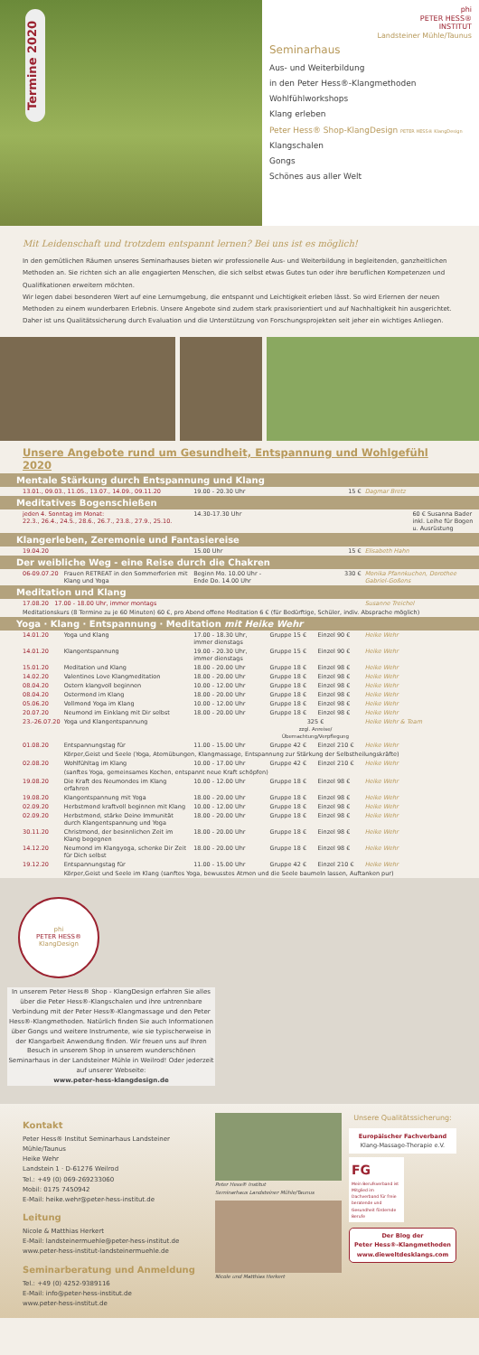Termine 2020
phi
PETER HESS®
INSTITUT
Landsteiner Mühle/Taunus
Seminarhaus
Aus- und Weiterbildung
in den Peter Hess®-Klangmethoden
Wohlfühlworkshops
Klang erleben
Peter Hess® Shop-KlangDesign PETER HESS® KlangDesign
Klangschalen
Gongs
Schönes aus aller Welt
Mit Leidenschaft und trotzdem entspannt lernen? Bei uns ist es möglich!
In den gemütlichen Räumen unseres Seminarhauses bieten wir professionelle Aus- und Weiterbildung in begleitenden, ganzheitlichen Methoden an. Sie richten sich an alle engagierten Menschen, die sich selbst etwas Gutes tun oder ihre beruflichen Kompetenzen und Qualifikationen erweitern möchten.
Wir legen dabei besonderen Wert auf eine Lernumgebung, die entspannt und Leichtigkeit erleben lässt. So wird Erlernen der neuen Methoden zu einem wunderbaren Erlebnis. Unsere Angebote sind zudem stark praxisorientiert und auf Nachhaltigkeit hin ausgerichtet. Daher ist uns Qualitätssicherung durch Evaluation und die Unterstützung von Forschungsprojekten seit jeher ein wichtiges Anliegen.
Unsere Angebote rund um Gesundheit, Entspannung und Wohlgefühl 2020
| Mentale Stärkung durch Entspannung und Klang | | | | | |
| 13.01., 09.03., 11.05., 13.07., 14.09., 09.11.20 | | 19.00 - 20.30 Uhr | 15 € | | Dagmar Bretz |
| Meditatives Bogenschießen | | | | | |
| jeden 4. Sonntag im Monat: 22.3., 26.4., 24.5., 28.6., 26.7., 23.8., 27.9., 25.10. | | 14.30-17.30 Uhr | 60 € Susanna Bader inkl. Leihe für Bogen u. Ausrüstung | | |
| Klangerleben, Zeremonie und Fantasiereise | | | | | |
| 19.04.20 | | 15.00 Uhr | 15 € | | Elisabeth Hahn |
| Der weibliche Weg - eine Reise durch die Chakren | | | | | |
| 06-09.07.20 | Frauen RETREAT in den Sommerferien mit Klang und Yoga | Beginn Mo. 10.00 Uhr - Ende Do. 14.00 Uhr | 330 € | | Monika Pfannkuchen, Dorothee Gabriel-Goßens |
| Meditation und Klang | | | | | |
| 17.08.20 17.00 - 18.00 Uhr, immer montags | | | | | Susanne Treichel |
| Meditationskurs (8 Termine zu je 60 Minuten) 60 €, pro Abend offene Meditation 6 € (für Bedürftige, Schüler, indiv. Absprache möglich) | | | | | |
| Yoga · Klang · Entspannung · Meditation mit Heike Wehr | | | | | |
| 14.01.20 | Yoga und Klang | 17.00 - 18.30 Uhr, immer dienstags | Gruppe 15 € | Einzel 90 € | Heike Wehr |
| 14.01.20 | Klangentspannung | 19.00 - 20.30 Uhr, immer dienstags | Gruppe 15 € | Einzel 90 € | Heike Wehr |
| 15.01.20 | Meditation und Klang | 18.00 - 20.00 Uhr | Gruppe 18 € | Einzel 98 € | Heike Wehr |
| 14.02.20 | Valentines Love Klangmeditation | 18.00 - 20.00 Uhr | Gruppe 18 € | Einzel 98 € | Heike Wehr |
| 08.04.20 | Ostern klangvoll beginnen | 10.00 - 12.00 Uhr | Gruppe 18 € | Einzel 98 € | Heike Wehr |
| 08.04.20 | Ostermond im Klang | 18.00 - 20.00 Uhr | Gruppe 18 € | Einzel 98 € | Heike Wehr |
| 05.06.20 | Vollmond Yoga im Klang | 10.00 - 12.00 Uhr | Gruppe 18 € | Einzel 98 € | Heike Wehr |
| 20.07.20 | Neumond im Einklang mit Dir selbst | 18.00 - 20.00 Uhr | Gruppe 18 € | Einzel 98 € | Heike Wehr |
| 23.-26.07.20 | Yoga und Klangentspannung | | 325 € zzgl. Anreise/Übernachtung/Verpflegung | | Heike Wehr & Team |
| 01.08.20 | Entspannungstag für | 11.00 - 15.00 Uhr | Gruppe 42 € | Einzel 210 € | Heike Wehr |
| | Körper,Geist und Seele (Yoga, Atemübungen, Klangmassage, Entspannung zur Stärkung der Selbstheilungskräfte) | | | | |
| 02.08.20 | Wohlfühltag im Klang | 10.00 - 17.00 Uhr | Gruppe 42 € | Einzel 210 € | Heike Wehr |
| | (sanftes Yoga, gemeinsames Kochen, entspannt neue Kraft schöpfen) | | | | |
| 19.08.20 | Die Kraft des Neumondes im Klang erfahren | 10.00 - 12.00 Uhr | Gruppe 18 € | Einzel 98 € | Heike Wehr |
| 19.08.20 | Klangentspannung mit Yoga | 18.00 - 20.00 Uhr | Gruppe 18 € | Einzel 98 € | Heike Wehr |
| 02.09.20 | Herbstmond kraftvoll beginnen mit Klang | 10.00 - 12.00 Uhr | Gruppe 18 € | Einzel 98 € | Heike Wehr |
| 02.09.20 | Herbstmond, stärke Deine Immunität durch Klangentspannung und Yoga | 18.00 - 20.00 Uhr | Gruppe 18 € | Einzel 98 € | Heike Wehr |
| 30.11.20 | Christmond, der besinnlichen Zeit im Klang begegnen | 18.00 - 20.00 Uhr | Gruppe 18 € | Einzel 98 € | Heike Wehr |
| 14.12.20 | Neumond im Klangyoga, schenke Dir Zeit für Dich selbst | 18.00 - 20.00 Uhr | Gruppe 18 € | Einzel 98 € | Heike Wehr |
| 19.12.20 | Entspannungstag für | 11.00 - 15.00 Uhr | Gruppe 42 € | Einzel 210 € | Heike Wehr |
| | Körper,Geist und Seele im Klang (sanftes Yoga, bewusstes Atmen und die Seele baumeln lassen, Auftanken pur) | | | | |
phi
PETER HESS®
KlangDesign
In unserem Peter Hess® Shop - KlangDesign erfahren Sie alles über die Peter Hess®-Klangschalen und ihre untrennbare Verbindung mit der Peter Hess®-Klangmassage und den Peter Hess®-Klangmethoden. Natürlich finden Sie auch Informationen über Gongs und weitere Instrumente, wie sie typischerweise in der Klangarbeit Anwendung finden. Wir freuen uns auf Ihren Besuch in unserem Shop in unserem wunderschönen Seminarhaus in der Landsteiner Mühle in Weilrod! Oder jederzeit auf unserer Webseite:
www.peter-hess-klangdesign.de
Kontakt
Peter Hess® Institut Seminarhaus Landsteiner Mühle/Taunus
Heike Wehr
Landstein 1 · D-61276 Weilrod
Tel.: +49 (0) 069-269233060
Mobil: 0175 7450942
E-Mail: heike.wehr@peter-hess-institut.de
Leitung
Nicole & Matthias Herkert
E-Mail: landsteinermuehle@peter-hess-institut.de
www.peter-hess-institut-landsteinermuehle.de
Seminarberatung und Anmeldung
Tel.: +49 (0) 4252-9389116
E-Mail: info@peter-hess-institut.de
www.peter-hess-institut.de
Peter Hess® Institut
Seminarhaus Landsteiner Mühle/Taunus
Nicole und Matthias Herkert
Unsere Qualitätssicherung:
Europäischer Fachverband
Klang-Massage-Therapie e.V.
FG
Mein Berufsverband ist Mitglied im Dachverband für freie beratende und Gesundheit fördernde Berufe
Der Blog der
Peter Hess®-Klangmethoden
www.dieweltdesklangs.com